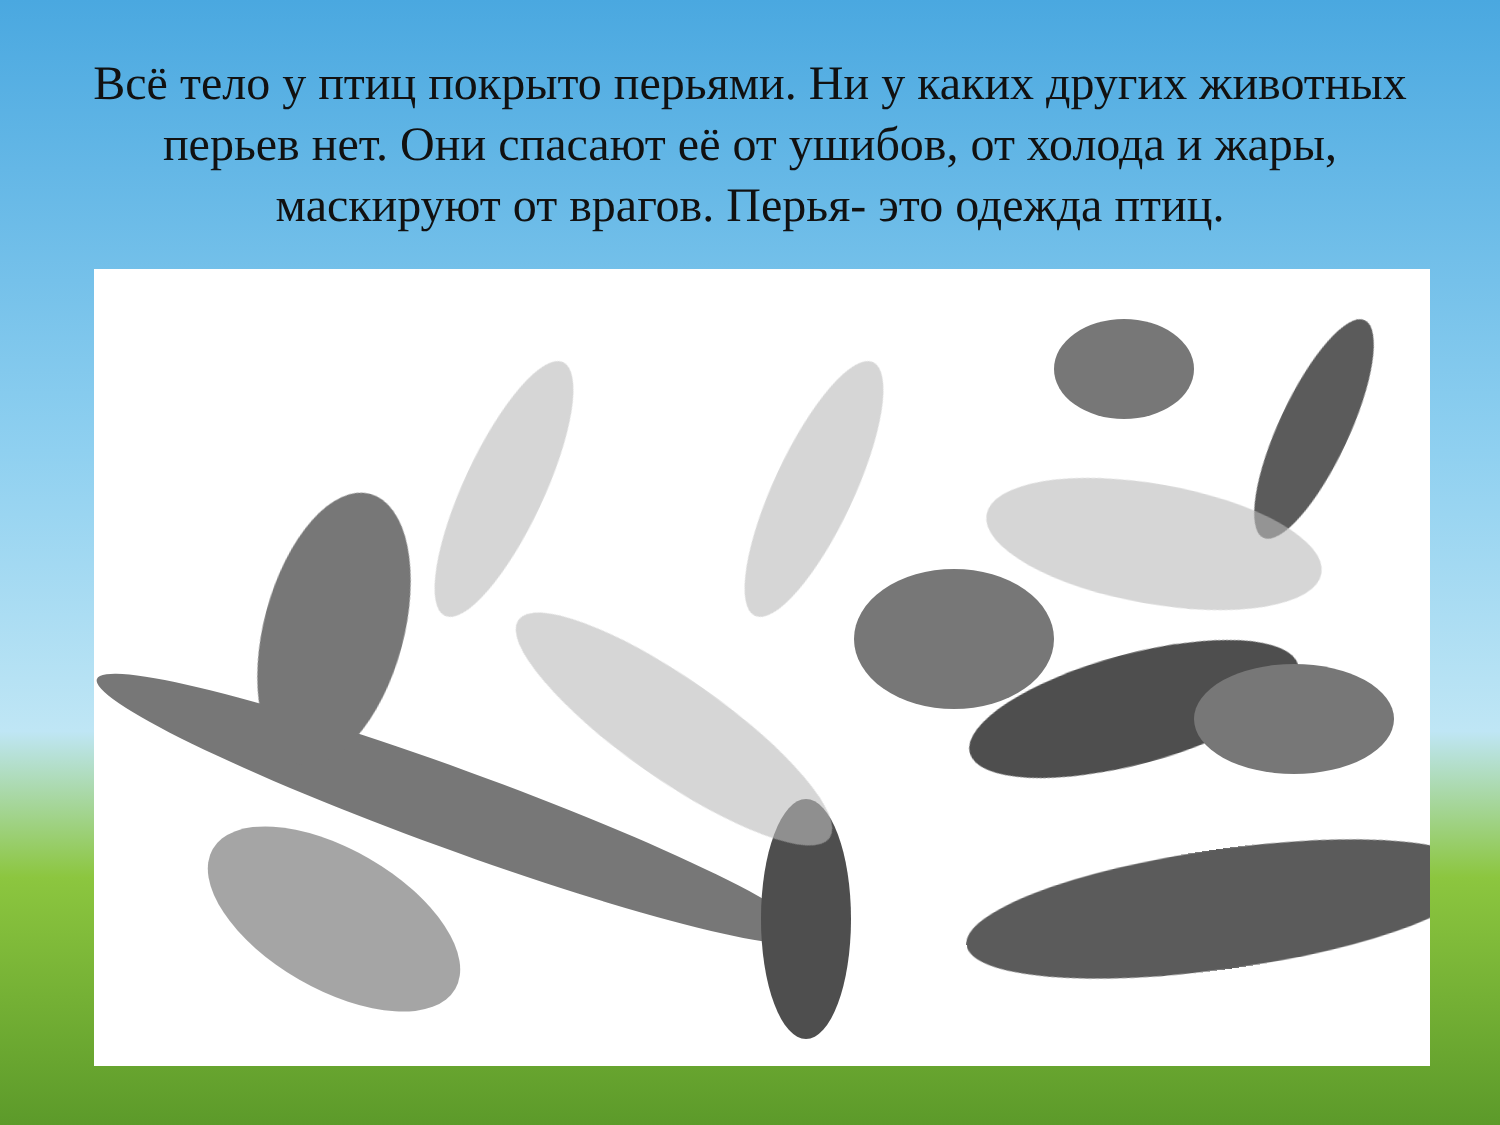Всё тело у птиц покрыто перьями. Ни у каких других животных перьев нет. Они спасают её от ушибов, от холода и жары, маскируют от врагов. Перья- это одежда птиц.